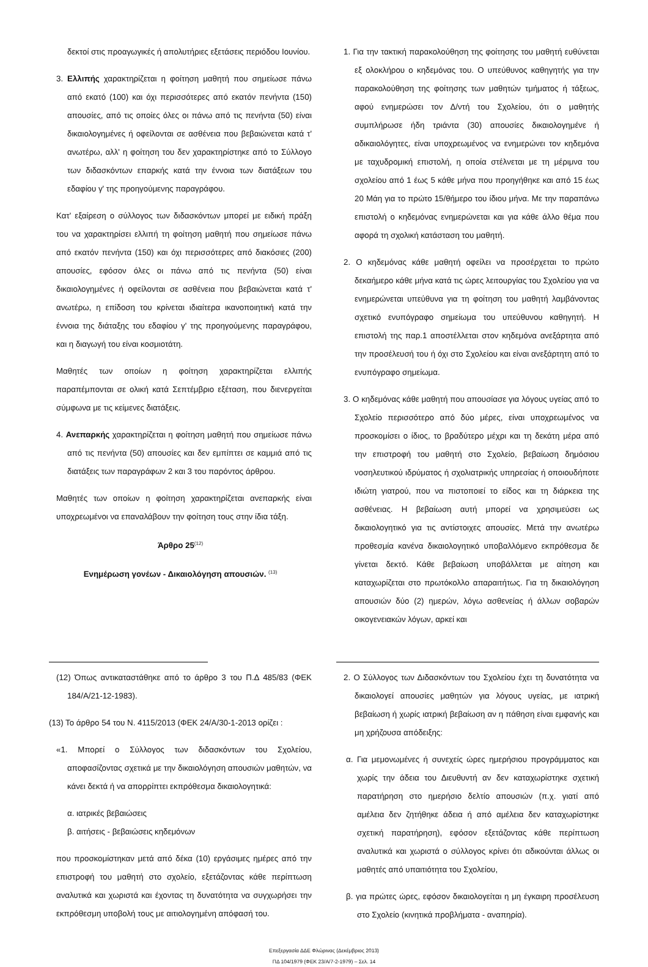δεκτοί στις προαγωγικές ή απολυτήριες εξετάσεις περιόδου Ιουνίου.
3. Ελλιπής χαρακτηρίζεται η φοίτηση μαθητή που σημείωσε πάνω από εκατό (100) και όχι περισσότερες από εκατόν πενήντα (150) απουσίες, από τις οποίες όλες οι πάνω από τις πενήντα (50) είναι δικαιολογημένες ή οφείλονται σε ασθένεια που βεβαιώνεται κατά τ' ανωτέρω, αλλ' η φοίτηση του δεν χαρακτηρίστηκε από το Σύλλογο των διδασκόντων επαρκής κατά την έννοια των διατάξεων του εδαφίου γ' της προηγούμενης παραγράφου.
Κατ' εξαίρεση ο σύλλογος των διδασκόντων μπορεί με ειδική πράξη του να χαρακτηρίσει ελλιπή τη φοίτηση μαθητή που σημείωσε πάνω από εκατόν πενήντα (150) και όχι περισσότερες από διακόσιες (200) απουσίες, εφόσον όλες οι πάνω από τις πενήντα (50) είναι δικαιολογημένες ή οφείλονται σε ασθένεια που βεβαιώνεται κατά τ' ανωτέρω, η επίδοση του κρίνεται ιδιαίτερα ικανοποιητική κατά την έννοια της διάταξης του εδαφίου γ' της προηγούμενης παραγράφου, και η διαγωγή του είναι κοσμιοτάτη.
Μαθητές των οποίων η φοίτηση χαρακτηρίζεται ελλιπής παραπέμπονται σε ολική κατά Σεπτέμβριο εξέταση, που διενεργείται σύμφωνα με τις κείμενες διατάξεις.
4. Ανεπαρκής χαρακτηρίζεται η φοίτηση μαθητή που σημείωσε πάνω από τις πενήντα (50) απουσίες και δεν εμπίπτει σε καμμιά από τις διατάξεις των παραγράφων 2 και 3 του παρόντος άρθρου.
Μαθητές των οποίων η φοίτηση χαρακτηρίζεται ανεπαρκής είναι υποχρεωμένοι να επαναλάβουν την φοίτηση τους στην ίδια τάξη.
Άρθρο 25<sup>(12)</sup>
Ενημέρωση γονέων - Δικαιολόγηση απουσιών. <sup>(13)</sup>
1. Για την τακτική παρακολούθηση της φοίτησης του μαθητή ευθύνεται εξ ολοκλήρου ο κηδεμόνας του. Ο υπεύθυνος καθηγητής για την παρακολούθηση της φοίτησης των μαθητών τμήματος ή τάξεως, αφού ενημερώσει τον Δ/ντή του Σχολείου, ότι ο μαθητής συμπλήρωσε ήδη τριάντα (30) απουσίες δικαιολογημένε ή αδικαιολόγητες, είναι υποχρεωμένος να ενημερώνει τον κηδεμόνα με ταχυδρομική επιστολή, η οποία στέλνεται με τη μέριμνα του σχολείου από 1 έως 5 κάθε μήνα που προηγήθηκε και από 15 έως 20 Μάη για το πρώτο 15/θήμερο του ίδιου μήνα. Με την παραπάνω επιστολή ο κηδεμόνας ενημερώνεται και για κάθε άλλο θέμα που αφορά τη σχολική κατάσταση του μαθητή.
2. Ο κηδεμόνας κάθε μαθητή οφείλει να προσέρχεται το πρώτο δεκαήμερο κάθε μήνα κατά τις ώρες λειτουργίας του Σχολείου για να ενημερώνεται υπεύθυνα για τη φοίτηση του μαθητή λαμβάνοντας σχετικό ενυπόγραφο σημείωμα του υπεύθυνου καθηγητή. Η επιστολή της παρ.1 αποστέλλεται στον κηδεμόνα ανεξάρτητα από την προσέλευσή του ή όχι στο Σχολείου και είναι ανεξάρτητη από το ενυπόγραφο σημείωμα.
3. Ο κηδεμόνας κάθε μαθητή που απουσίασε για λόγους υγείας από το Σχολείο περισσότερο από δύο μέρες, είναι υποχρεωμένος να προσκομίσει ο ίδιος, το βραδύτερο μέχρι και τη δεκάτη μέρα από την επιστροφή του μαθητή στο Σχολείο, βεβαίωση δημόσιου νοσηλευτικού ιδρύματος ή σχολιατρικής υπηρεσίας ή οποιουδήποτε ιδιώτη γιατρού, που να πιστοποιεί το είδος και τη διάρκεια της ασθένειας. Η βεβαίωση αυτή μπορεί να χρησιμεύσει ως δικαιολογητικό για τις αντίστοιχες απουσίες. Μετά την ανωτέρω προθεσμία κανένα δικαιολογητικό υποβαλλόμενο εκπρόθεσμα δε γίνεται δεκτό. Κάθε βεβαίωση υποβάλλεται με αίτηση και καταχωρίζεται στο πρωτόκολλο απαραιτήτως. Για τη δικαιολόγηση απουσιών δύο (2) ημερών, λόγω ασθενείας ή άλλων σοβαρών οικογενειακών λόγων, αρκεί και
(12) Όπως αντικαταστάθηκε από το άρθρο 3 του Π.Δ 485/83 (ΦΕΚ 184/Α/21-12-1983).
(13) Το άρθρο 54 του Ν. 4115/2013 (ΦΕΚ 24/Α/30-1-2013 ορίζει :
«1. Μπορεί ο Σύλλογος των διδασκόντων του Σχολείου, αποφασίζοντας σχετικά με την δικαιολόγηση απουσιών μαθητών, να κάνει δεκτά ή να απορρίπτει εκπρόθεσμα δικαιολογητικά:
α. ιατρικές βεβαιώσεις
β. αιτήσεις - βεβαιώσεις κηδεμόνων
που προσκομίστηκαν μετά από δέκα (10) εργάσιμες ημέρες από την επιστροφή του μαθητή στο σχολείο, εξετάζοντας κάθε περίπτωση αναλυτικά και χωριστά και έχοντας τη δυνατότητα να συγχωρήσει την εκπρόθεσμη υποβολή τους με αιτιολογημένη απόφασή του.
2. Ο Σύλλογος των Διδασκόντων του Σχολείου έχει τη δυνατότητα να δικαιολογεί απουσίες μαθητών για λόγους υγείας, με ιατρική βεβαίωση ή χωρίς ιατρική βεβαίωση αν η πάθηση είναι εμφανής και μη χρήζουσα απόδειξης:
α. Για μεμονωμένες ή συνεχείς ώρες ημερήσιου προγράμματος και χωρίς την άδεια του Διευθυντή αν δεν καταχωρίστηκε σχετική παρατήρηση στο ημερήσιο δελτίο απουσιών (π.χ. γιατί από αμέλεια δεν ζητήθηκε άδεια ή από αμέλεια δεν καταχωρίστηκε σχετική παρατήρηση), εφόσον εξετάζοντας κάθε περίπτωση αναλυτικά και χωριστά ο σύλλογος κρίνει ότι αδικούνται άλλως οι μαθητές από υπαιτιότητα του Σχολείου,
β. για πρώτες ώρες, εφόσον δικαιολογείται η μη έγκαιρη προσέλευση στο Σχολείο (κινητικά προβλήματα - αναπηρία).
Επεξεργασία ΔΔΕ Φλώρινας (Δεκέμβριος 2013)
ΠΔ 104/1979 (ΦΕΚ 23/Α/7-2-1979) – Σελ. 14